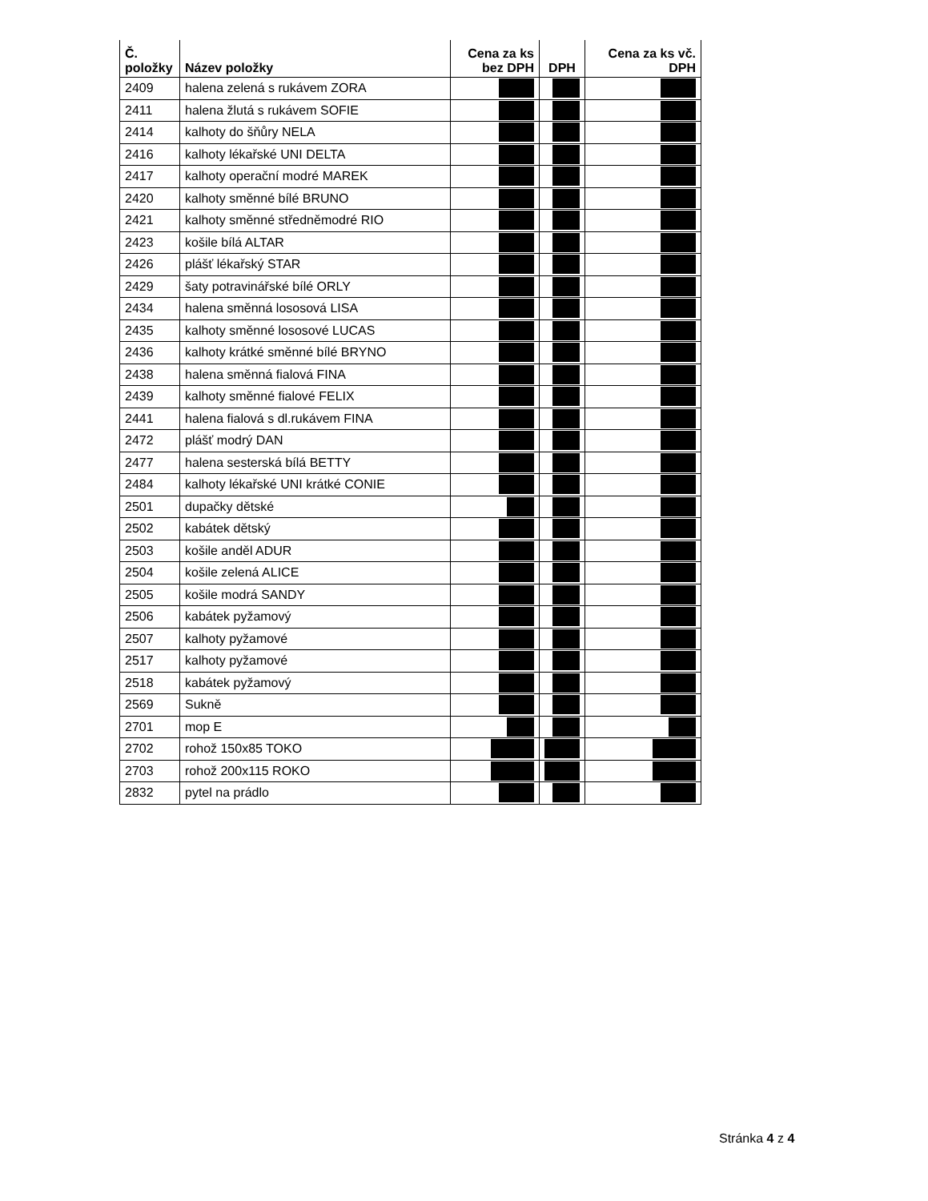| Č. položky | Název položky | Cena za ks bez DPH | DPH | Cena za ks vč. DPH |
| --- | --- | --- | --- | --- |
| 2409 | halena zelená s rukávem ZORA | | | |
| 2411 | halena žlutá s rukávem SOFIE | | | |
| 2414 | kalhoty do šňůry NELA | | | |
| 2416 | kalhoty lékařské UNI DELTA | | | |
| 2417 | kalhoty operační modré MAREK | | | |
| 2420 | kalhoty směnné bílé BRUNO | | | |
| 2421 | kalhoty směnné středněmodré RIO | | | |
| 2423 | košile bílá ALTAR | | | |
| 2426 | plášť lékařský STAR | | | |
| 2429 | šaty potravinářské bílé ORLY | | | |
| 2434 | halena směnná lososová LISA | | | |
| 2435 | kalhoty směnné lososové LUCAS | | | |
| 2436 | kalhoty krátké směnné bílé BRYNO | | | |
| 2438 | halena směnná fialová FINA | | | |
| 2439 | kalhoty směnné fialové FELIX | | | |
| 2441 | halena fialová s dl.rukávem FINA | | | |
| 2472 | plášť modrý DAN | | | |
| 2477 | halena sesterská bílá BETTY | | | |
| 2484 | kalhoty lékařské UNI krátké CONIE | | | |
| 2501 | dupačky dětské | | | |
| 2502 | kabátek dětský | | | |
| 2503 | košile anděl ADUR | | | |
| 2504 | košile zelená ALICE | | | |
| 2505 | košile modrá SANDY | | | |
| 2506 | kabátek pyžamový | | | |
| 2507 | kalhoty pyžamové | | | |
| 2517 | kalhoty pyžamové | | | |
| 2518 | kabátek pyžamový | | | |
| 2569 | Sukně | | | |
| 2701 | mop E | | | |
| 2702 | rohož 150x85 TOKO | | | |
| 2703 | rohož 200x115 ROKO | | | |
| 2832 | pytel na prádlo | | | |
Stránka 4 z 4